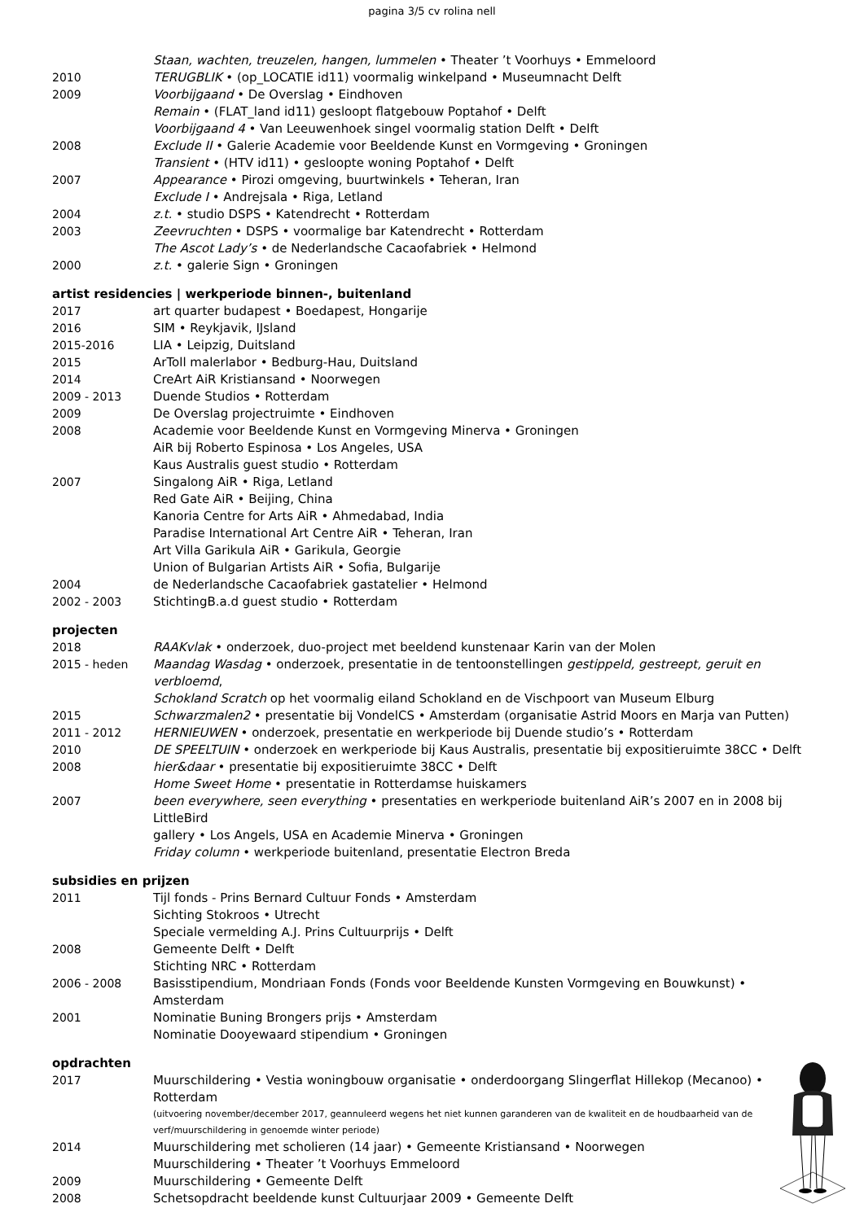pagina 3/5 cv rolina nell
| | Staan, wachten, treuzelen, hangen, lummelen • Theater ’t Voorhuys • Emmeloord |
| 2010 | TERUGBLIK • (op_LOCATIE id11) voormalig winkelpand • Museumnacht Delft |
| 2009 | Voorbijgaand • De Overslag • Eindhoven |
| | Remain • (FLAT_land id11) gesloopt flatgebouw Poptahof • Delft |
| | Voorbijgaand 4 • Van Leeuwenhoek singel voormalig station Delft • Delft |
| 2008 | Exclude II • Galerie Academie voor Beeldende Kunst en Vormgeving • Groningen |
| | Transient • (HTV id11) • gesloopte woning Poptahof • Delft |
| 2007 | Appearance • Pirozi omgeving, buurtwinkels • Teheran, Iran |
| | Exclude I • Andrejsala • Riga, Letland |
| 2004 | z.t. • studio DSPS • Katendrecht • Rotterdam |
| 2003 | Zeevruchten • DSPS • voormalige bar Katendrecht • Rotterdam |
| | The Ascot Lady’s • de Nederlandsche Cacaofabriek • Helmond |
| 2000 | z.t. • galerie Sign • Groningen |
artist residencies | werkperiode binnen-, buitenland
| 2017 | art quarter budapest • Boedapest, Hongarije |
| 2016 | SIM • Reykjavik, IJsland |
| 2015-2016 | LIA • Leipzig, Duitsland |
| 2015 | ArToll malerlabor • Bedburg-Hau, Duitsland |
| 2014 | CreArt AiR Kristiansand • Noorwegen |
| 2009 - 2013 | Duende Studios • Rotterdam |
| 2009 | De Overslag projectruimte • Eindhoven |
| 2008 | Academie voor Beeldende Kunst en Vormgeving Minerva • Groningen |
| | AiR bij Roberto Espinosa • Los Angeles, USA |
| | Kaus Australis guest studio • Rotterdam |
| 2007 | Singalong AiR • Riga, Letland |
| | Red Gate AiR • Beijing, China |
| | Kanoria Centre for Arts AiR • Ahmedabad, India |
| | Paradise International Art Centre AiR • Teheran, Iran |
| | Art Villa Garikula AiR • Garikula, Georgie |
| | Union of Bulgarian Artists AiR • Sofia, Bulgarije |
| 2004 | de Nederlandsche Cacaofabriek gastatelier • Helmond |
| 2002 - 2003 | StichtingB.a.d guest studio • Rotterdam |
projecten
| 2018 | RAAKvlak • onderzoek, duo-project met beeldend kunstenaar Karin van der Molen |
| 2015 - heden | Maandag Wasdag • onderzoek, presentatie in de tentoonstellingen gestippeld, gestreept, geruit en verbloemd , Schokland Scratch op het voormalig eiland Schokland en de Vischpoort van Museum Elburg |
| 2015 | Schwarzmalen2 • presentatie bij VondelCS • Amsterdam (organisatie Astrid Moors en Marja van Putten) |
| 2011 - 2012 | HERNIEUWEN • onderzoek, presentatie en werkperiode bij Duende studio’s • Rotterdam |
| 2010 | DE SPEELTUIN • onderzoek en werkperiode bij Kaus Australis, presentatie bij expositieruimte 38CC • Delft |
| 2008 | hier&daar • presentatie bij expositieruimte 38CC • Delft |
| | Home Sweet Home • presentatie in Rotterdamse huiskamers |
| 2007 | been everywhere, seen everything • presentaties en werkperiode buitenland AiR’s 2007 en in 2008 bij LittleBird gallery • Los Angels, USA en Academie Minerva • Groningen |
| | Friday column • werkperiode buitenland, presentatie Electron Breda |
subsidies en prijzen
| 2011 | Tijl fonds - Prins Bernard Cultuur Fonds • Amsterdam |
| | Sichting Stokroos • Utrecht |
| | Speciale vermelding A.J. Prins Cultuurprijs • Delft |
| 2008 | Gemeente Delft • Delft |
| | Stichting NRC • Rotterdam |
| 2006 - 2008 | Basisstipendium, Mondriaan Fonds (Fonds voor Beeldende Kunsten Vormgeving en Bouwkunst) • Amsterdam |
| 2001 | Nominatie Buning Brongers prijs • Amsterdam |
| | Nominatie Dooyewaard stipendium • Groningen |
opdrachten
| 2017 | Muurschildering • Vestia woningbouw organisatie • onderdoorgang Slingerflat Hillekop (Mecanoo) • Rotterdam (uitvoering november/december 2017, geannuleerd wegens het niet kunnen garanderen van de kwaliteit en de houdbaarheid van de verf/muurschildering in genoemde winter periode) |
| 2014 | Muurschildering met scholieren (14 jaar) • Gemeente Kristiansand • Noorwegen |
| | Muurschildering • Theater ’t Voorhuys Emmeloord |
| 2009 | Muurschildering • Gemeente Delft |
| 2008 | Schetsopdracht beeldende kunst Cultuurjaar 2009 • Gemeente Delft |